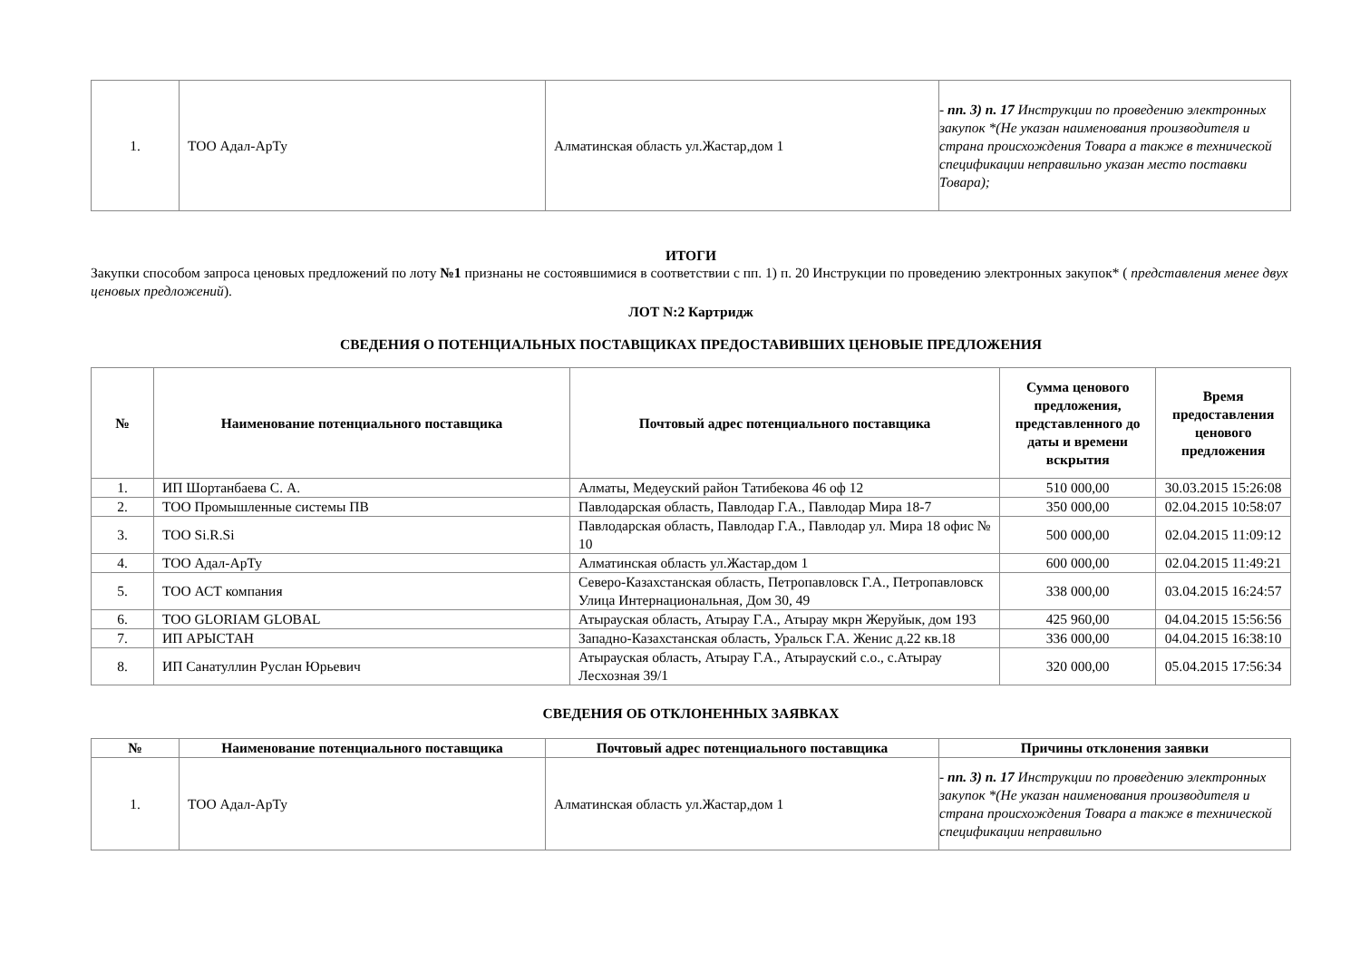| 1. | ТОО Адал-АрТу | Алматинская область ул.Жастар,дом 1 | - пп. 3) п. 17 Инструкции по проведению электронных закупок *(Не указан наименования производителя и страна происхождения Товара а также в технической спецификации неправильно указан место поставки Товара); |
ИТОГИ
Закупки способом запроса ценовых предложений по лоту №1 признаны не состоявшимися в соответствии с пп. 1) п. 20 Инструкции по проведению электронных закупок* ( представления менее двух ценовых предложений).
ЛОТ N:2 Картридж
СВЕДЕНИЯ О ПОТЕНЦИАЛЬНЫХ ПОСТАВЩИКАХ ПРЕДОСТАВИВШИХ ЦЕНОВЫЕ ПРЕДЛОЖЕНИЯ
| № | Наименование потенциального поставщика | Почтовый адрес потенциального поставщика | Сумма ценового предложения, представленного до даты и времени вскрытия | Время предоставления ценового предложения |
| --- | --- | --- | --- | --- |
| 1. | ИП Шортанбаева С. А. | Алматы, Медеуский район Татибекова 46 оф 12 | 510 000,00 | 30.03.2015 15:26:08 |
| 2. | ТОО Промышленные системы ПВ | Павлодарская область, Павлодар Г.А., Павлодар Мира 18-7 | 350 000,00 | 02.04.2015 10:58:07 |
| 3. | ТОО Si.R.Si | Павлодарская область, Павлодар Г.А., Павлодар ул. Мира 18 офис № 10 | 500 000,00 | 02.04.2015 11:09:12 |
| 4. | ТОО Адал-АрТу | Алматинская область ул.Жастар,дом 1 | 600 000,00 | 02.04.2015 11:49:21 |
| 5. | ТОО АСТ компания | Северо-Казахстанская область, Петропавловск Г.А., Петропавловск Улица Интернациональная, Дом 30, 49 | 338 000,00 | 03.04.2015 16:24:57 |
| 6. | ТОО GLORIAM GLOBAL | Атырауская область, Атырау Г.А., Атырау мкрн Жеруйык, дом 193 | 425 960,00 | 04.04.2015 15:56:56 |
| 7. | ИП АРЫСТАН | Западно-Казахстанская область, Уральск Г.А. Женис д.22 кв.18 | 336 000,00 | 04.04.2015 16:38:10 |
| 8. | ИП Санатуллин Руслан Юрьевич | Атырауская область, Атырау Г.А., Атырауский с.о., с.Атырау Лесхозная 39/1 | 320 000,00 | 05.04.2015 17:56:34 |
СВЕДЕНИЯ ОБ ОТКЛОНЕННЫХ ЗАЯВКАХ
| № | Наименование потенциального поставщика | Почтовый адрес потенциального поставщика | Причины отклонения заявки |
| --- | --- | --- | --- |
| 1. | ТОО Адал-АрТу | Алматинская область ул.Жастар,дом 1 | - пп. 3) п. 17 Инструкции по проведению электронных закупок *(Не указан наименования производителя и страна происхождения Товара а также в технической спецификации неправильно |